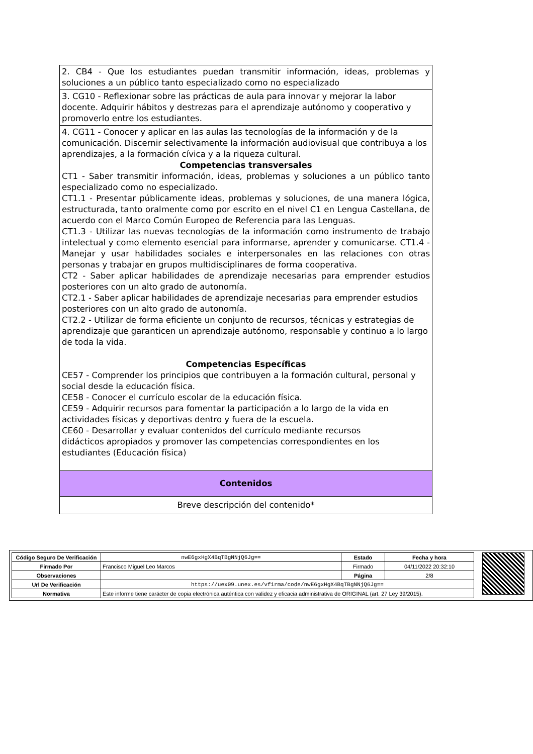| 2. CB4 - Que los estudiantes puedan transmitir información, ideas, problemas y soluciones a un público tanto especializado como no especializado |
| 3. CG10 - Reflexionar sobre las prácticas de aula para innovar y mejorar la labor docente. Adquirir hábitos y destrezas para el aprendizaje autónomo y cooperativo y promoverlo entre los estudiantes. |
| 4. CG11 - Conocer y aplicar en las aulas las tecnologías de la información y de la comunicación. Discernir selectivamente la información audiovisual que contribuya a los aprendizajes, a la formación cívica y a la riqueza cultural. Competencias transversales CT1 - Saber transmitir información, ideas, problemas y soluciones a un público tanto especializado como no especializado. CT1.1 - Presentar públicamente ideas, problemas y soluciones, de una manera lógica, estructurada, tanto oralmente como por escrito en el nivel C1 en Lengua Castellana, de acuerdo con el Marco Común Europeo de Referencia para las Lenguas. CT1.3 - Utilizar las nuevas tecnologías de la información como instrumento de trabajo intelectual y como elemento esencial para informarse, aprender y comunicarse. CT1.4 - Manejar y usar habilidades sociales e interpersonales en las relaciones con otras personas y trabajar en grupos multidisciplinares de forma cooperativa. CT2 - Saber aplicar habilidades de aprendizaje necesarias para emprender estudios posteriores con un alto grado de autonomía. CT2.1 - Saber aplicar habilidades de aprendizaje necesarias para emprender estudios posteriores con un alto grado de autonomía. CT2.2 - Utilizar de forma eficiente un conjunto de recursos, técnicas y estrategias de aprendizaje que garanticen un aprendizaje autónomo, responsable y continuo a lo largo de toda la vida. Competencias Específicas CE57 - Comprender los principios que contribuyen a la formación cultural, personal y social desde la educación física. CE58 - Conocer el currículo escolar de la educación física. CE59 - Adquirir recursos para fomentar la participación a lo largo de la vida en actividades físicas y deportivas dentro y fuera de la escuela. CE60 - Desarrollar y evaluar contenidos del currículo mediante recursos didácticos apropiados y promover las competencias correspondientes en los estudiantes (Educación física) |
| Contenidos |
| Breve descripción del contenido* |
| Código Seguro De Verificación | nwE6gxHgX4BqTBgNNjQ6Jg== | Estado | Fecha y hora |
| Firmado Por | Francisco Miguel Leo Marcos | Firmado | 04/11/2022 20:32:10 |
| Observaciones | | Página | 2/8 |
| Url De Verificación | https://uex09.unex.es/vfirma/code/nwE6gxHgX4BqTBgNNjQ6Jg== | | |
| Normativa | Este informe tiene carácter de copia electrónica auténtica con validez y eficacia administrativa de ORIGINAL (art. 27 Ley 39/2015). | | |